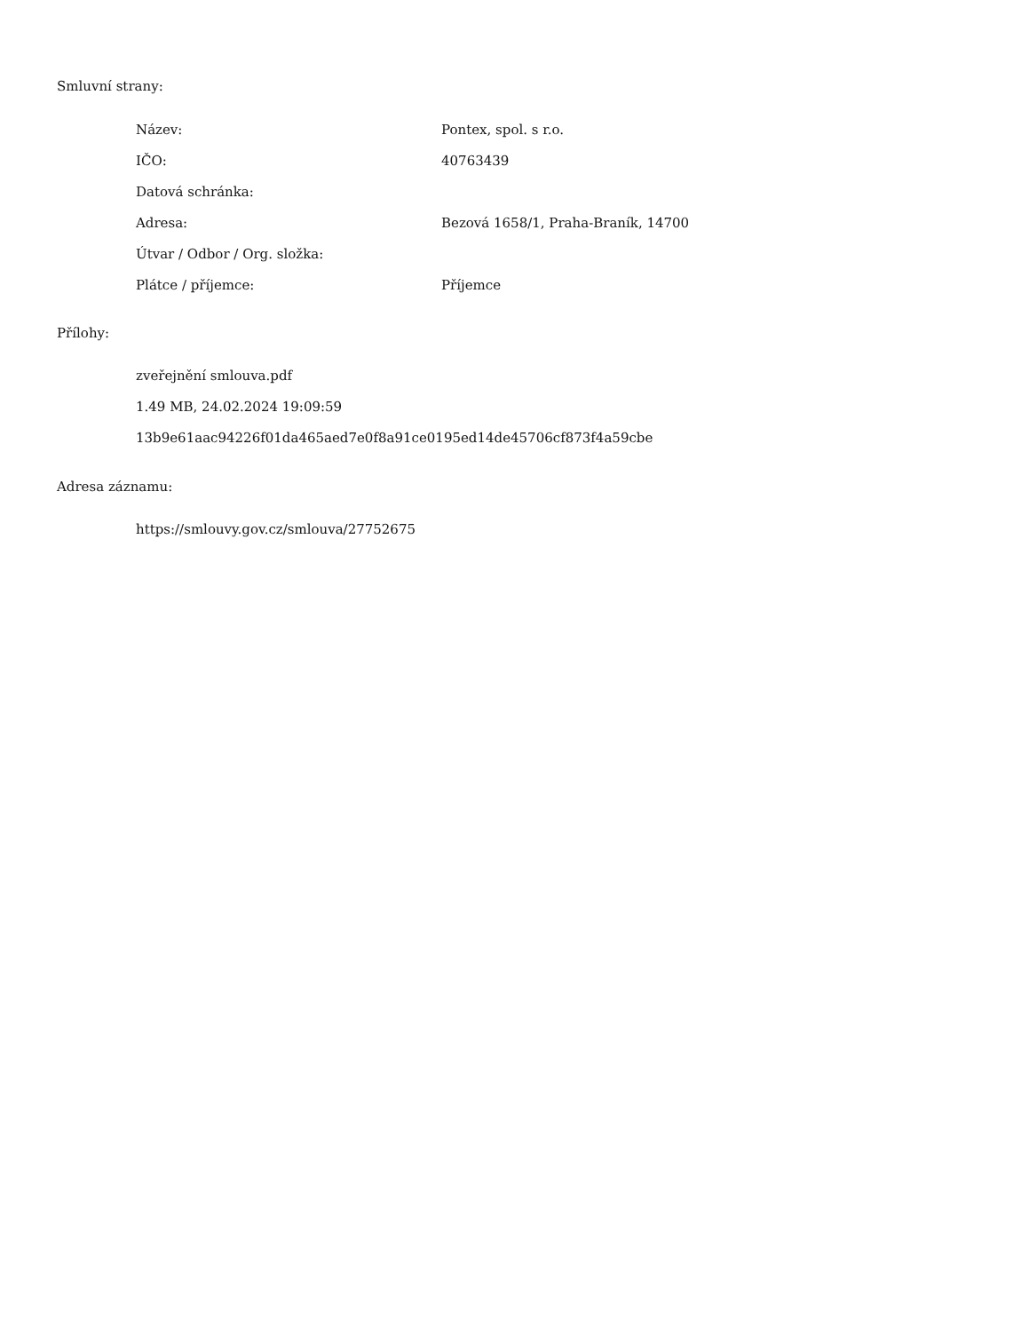Smluvní strany:
| Název: | Pontex, spol. s r.o. |
| IČO: | 40763439 |
| Datová schránka: | |
| Adresa: | Bezová 1658/1, Praha-Braník, 14700 |
| Útvar / Odbor / Org. složka: | |
| Plátce / příjemce: | Příjemce |
Přílohy:
zveřejnění smlouva.pdf
1.49 MB, 24.02.2024 19:09:59
13b9e61aac94226f01da465aed7e0f8a91ce0195ed14de45706cf873f4a59cbe
Adresa záznamu:
https://smlouvy.gov.cz/smlouva/27752675